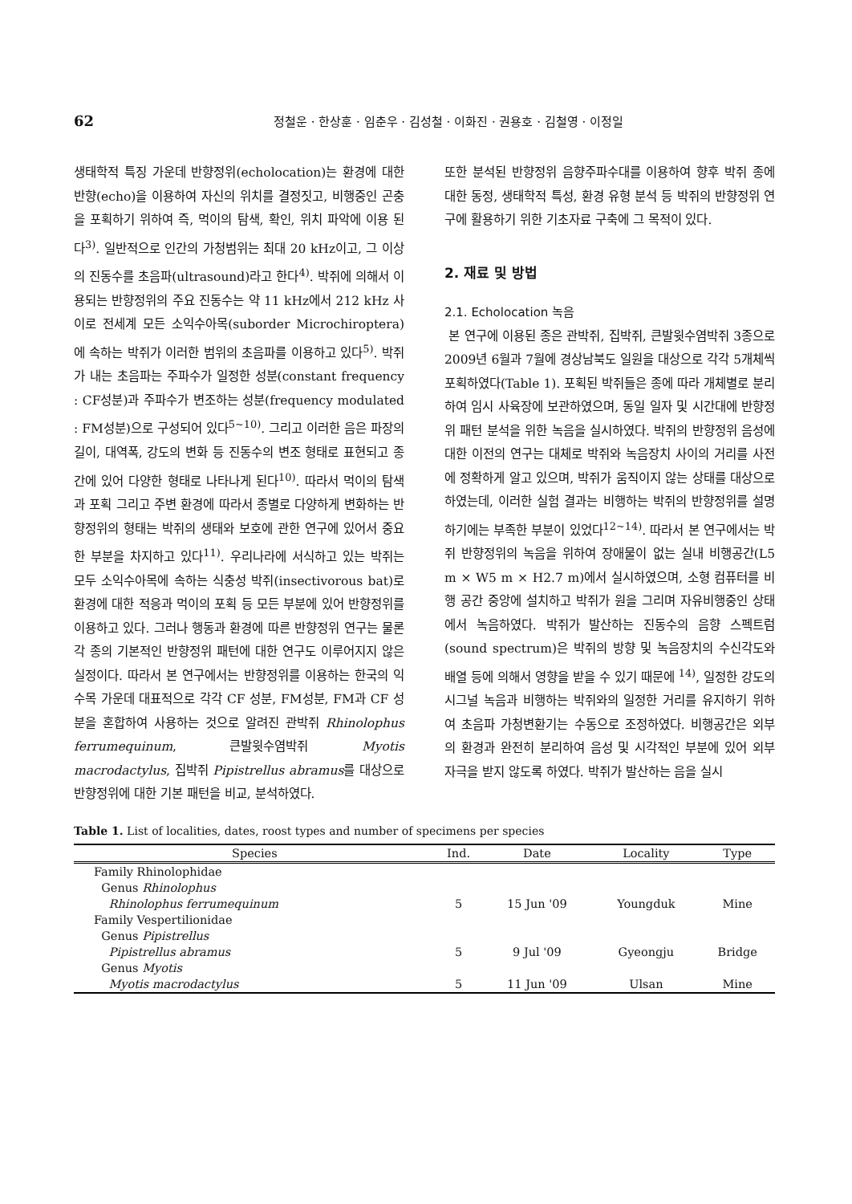62 정철운 · 한상훈 · 임춘우 · 김성철 · 이화진 · 권용호 · 김철영 · 이정일
생태학적 특징 가운데 반향정위(echolocation)는 환경에 대한 반향(echo)을 이용하여 자신의 위치를 결정짓고, 비행중인 곤충을 포획하기 위하여 즉, 먹이의 탐색, 확인, 위치 파악에 이용 된다<sup>3)</sup>. 일반적으로 인간의 가청범위는 최대 20 kHz이고, 그 이상의 진동수를 초음파(ultrasound)라고 한다<sup>4)</sup>. 박쥐에 의해서 이용되는 반향정위의 주요 진동수는 약 11 kHz에서 212 kHz 사이로 전세계 모든 소익수아목(suborder Microchiroptera)에 속하는 박쥐가 이러한 범위의 초음파를 이용하고 있다<sup>5)</sup>. 박쥐가 내는 초음파는 주파수가 일정한 성분(constant frequency : CF성분)과 주파수가 변조하는 성분(frequency modulated : FM성분)으로 구성되어 있다<sup>5~10)</sup>. 그리고 이러한 음은 파장의 길이, 대역폭, 강도의 변화 등 진동수의 변조 형태로 표현되고 종간에 있어 다양한 형태로 나타나게 된다<sup>10)</sup>. 따라서 먹이의 탐색과 포획 그리고 주변 환경에 따라서 종별로 다양하게 변화하는 반향정위의 형태는 박쥐의 생태와 보호에 관한 연구에 있어서 중요한 부분을 차지하고 있다<sup>11)</sup>. 우리나라에 서식하고 있는 박쥐는 모두 소익수아목에 속하는 식충성 박쥐(insectivorous bat)로 환경에 대한 적응과 먹이의 포획 등 모든 부분에 있어 반향정위를 이용하고 있다. 그러나 행동과 환경에 따른 반향정위 연구는 물론 각 종의 기본적인 반향정위 패턴에 대한 연구도 이루어지지 않은 실정이다. 따라서 본 연구에서는 반향정위를 이용하는 한국의 익수목 가운데 대표적으로 각각 CF 성분, FM성분, FM과 CF 성분을 혼합하여 사용하는 것으로 알려진 관박쥐 Rhinolophus ferrumequinum, 큰발윗수염박쥐 Myotis macrodactylus, 집박쥐 Pipistrellus abramus를 대상으로 반향정위에 대한 기본 패턴을 비교, 분석하였다.
또한 분석된 반향정위 음향주파수대를 이용하여 향후 박쥐 종에 대한 동정, 생태학적 특성, 환경 유형 분석 등 박쥐의 반향정위 연구에 활용하기 위한 기초자료 구축에 그 목적이 있다.
2. 재료 및 방법
2.1. Echolocation 녹음
본 연구에 이용된 종은 관박쥐, 집박쥐, 큰발윗수염박쥐 3종으로 2009년 6월과 7월에 경상남북도 일원을 대상으로 각각 5개체씩 포획하였다(Table 1). 포획된 박쥐들은 종에 따라 개체별로 분리하여 임시 사육장에 보관하였으며, 동일 일자 및 시간대에 반향정위 패턴 분석을 위한 녹음을 실시하였다. 박쥐의 반향정위 음성에 대한 이전의 연구는 대체로 박쥐와 녹음장치 사이의 거리를 사전에 정확하게 알고 있으며, 박쥐가 움직이지 않는 상태를 대상으로 하였는데, 이러한 실험 결과는 비행하는 박쥐의 반향정위를 설명하기에는 부족한 부분이 있었다<sup>12~14)</sup>. 따라서 본 연구에서는 박쥐 반향정위의 녹음을 위하여 장애물이 없는 실내 비행공간(L5 m × W5 m × H2.7 m)에서 실시하였으며, 소형 컴퓨터를 비행 공간 중앙에 설치하고 박쥐가 원을 그리며 자유비행중인 상태에서 녹음하였다. 박쥐가 발산하는 진동수의 음향 스펙트럼(sound spectrum)은 박쥐의 방향 및 녹음장치의 수신각도와 배열 등에 의해서 영향을 받을 수 있기 때문에 <sup>14)</sup>, 일정한 강도의 시그널 녹음과 비행하는 박쥐와의 일정한 거리를 유지하기 위하여 초음파 가청변환기는 수동으로 조정하였다. 비행공간은 외부의 환경과 완전히 분리하여 음성 및 시각적인 부분에 있어 외부 자극을 받지 않도록 하였다. 박쥐가 발산하는 음을 실시
Table 1. List of localities, dates, roost types and number of specimens per species
| Species | Ind. | Date | Locality | Type |
| --- | --- | --- | --- | --- |
| Family Rhinolophidae | | | | |
| Genus Rhinolophus | | | | |
| Rhinolophus ferrumequinum | 5 | 15 Jun '09 | Youngduk | Mine |
| Family Vespertilionidae | | | | |
| Genus Pipistrellus | | | | |
| Pipistrellus abramus | 5 | 9 Jul '09 | Gyeongju | Bridge |
| Genus Myotis | | | | |
| Myotis macrodactylus | 5 | 11 Jun '09 | Ulsan | Mine |